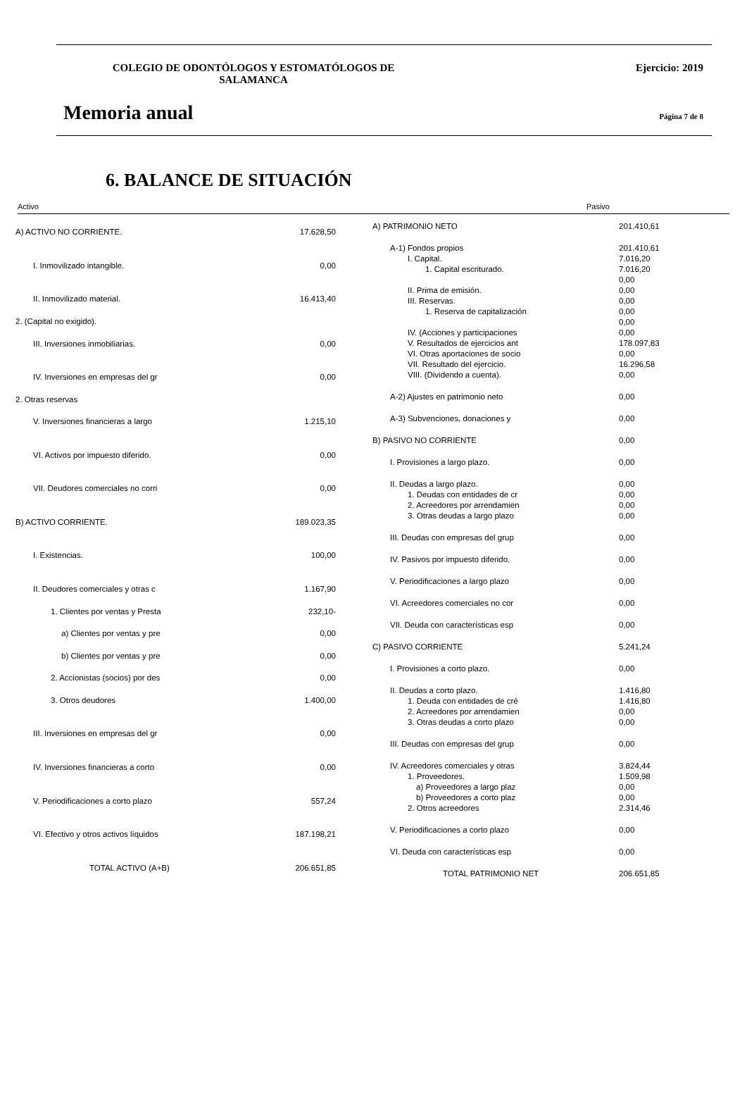COLEGIO DE ODONTÓLOGOS Y ESTOMATÓLOGOS DE SALAMANCA
Ejercicio: 2019
Memoria anual Página 7 de 8
6. BALANCE DE SITUACIÓN
Activo Pasivo
| A) ACTIVO NO CORRIENTE. | 17.628,50 |
| I. Inmovilizado intangible. | 0,00 |
| II. Inmovilizado material. | 16.413,40 |
| 2. (Capital no exigido). | |
| III. Inversiones inmobiliarias. | 0,00 |
| IV. Inversiones en empresas del gr | 0,00 |
| 2. Otras reservas | |
| V. Inversiones financieras a largo | 1.215,10 |
| VI. Activos por impuesto diferido. | 0,00 |
| VII. Deudores comerciales no corri | 0,00 |
| B) ACTIVO CORRIENTE. | 189.023,35 |
| I. Existencias. | 100,00 |
| II. Deudores comerciales y otras c | 1.167,90 |
| 1. Clientes por ventas y Presta | 232,10- |
| a) Clientes por ventas y pre | 0,00 |
| b) Clientes por ventas y pre | 0,00 |
| 2. Accionistas (socios) por des | 0,00 |
| 3. Otros deudores | 1.400,00 |
| III. Inversiones en empresas del gr | 0,00 |
| IV. Inversiones financieras a corto | 0,00 |
| V. Periodificaciones a corto plazo | 557,24 |
| VI. Efectivo y otros activos líquidos | 187.198,21 |
| TOTAL ACTIVO (A+B) | 206.651,85 |
| A) PATRIMONIO NETO | 201.410,61 |
| A-1) Fondos propios | 201.410,61 |
| I. Capital. | 7.016,20 |
| 1. Capital escriturado. | 7.016,20 |
| | 0,00 |
| II. Prima de emisión. | 0,00 |
| III. Reservas. | 0,00 |
| 1. Reserva de capitalización | 0,00 |
| | 0,00 |
| IV. (Acciones y participaciones | 0,00 |
| V. Resultados de ejercicios ant | 178.097,83 |
| VI. Otras aportaciones de socio | 0,00 |
| VII. Resultado del ejercicio. | 16.296,58 |
| VIII. (Dividendo a cuenta). | 0,00 |
| A-2) Ajustes en patrimonio neto | 0,00 |
| A-3) Subvenciones, donaciones y | 0,00 |
| B) PASIVO NO CORRIENTE | 0,00 |
| I. Provisiones a largo plazo. | 0,00 |
| II. Deudas a largo plazo. | 0,00 |
| 1. Deudas con entidades de cr | 0,00 |
| 2. Acreedores por arrendamien | 0,00 |
| 3. Otras deudas a largo plazo | 0,00 |
| III. Deudas con empresas del grup | 0,00 |
| IV. Pasivos por impuesto diferido. | 0,00 |
| V. Periodificaciones a largo plazo | 0,00 |
| VI. Acreedores comerciales no cor | 0,00 |
| VII. Deuda con características esp | 0,00 |
| C) PASIVO CORRIENTE | 5.241,24 |
| I. Provisiones a corto plazo. | 0,00 |
| II. Deudas a corto plazo. | 1.416,80 |
| 1. Deuda con entidades de cré | 1.416,80 |
| 2. Acreedores por arrendamien | 0,00 |
| 3. Otras deudas a corto plazo | 0,00 |
| III. Deudas con empresas del grup | 0,00 |
| IV. Acreedores comerciales y otras | 3.824,44 |
| 1. Proveedores. | 1.509,98 |
| a) Proveedores a largo plaz | 0,00 |
| b) Proveedores a corto plaz | 0,00 |
| 2. Otros acreedores | 2.314,46 |
| V. Periodificaciones a corto plazo | 0,00 |
| VI. Deuda con características esp | 0,00 |
| TOTAL PATRIMONIO NET | 206.651,85 |